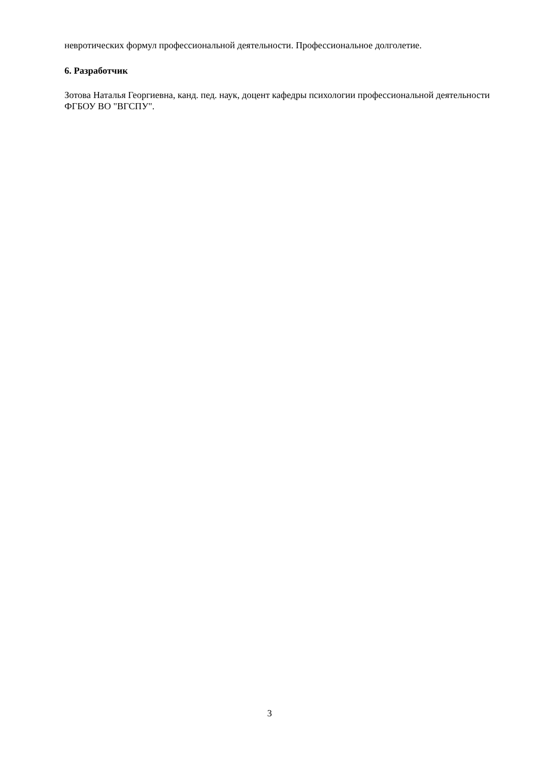невротических формул профессиональной деятельности. Профессиональное долголетие.
6. Разработчик
Зотова Наталья Георгиевна, канд. пед. наук, доцент кафедры психологии профессиональной деятельности ФГБОУ ВО "ВГСПУ".
3